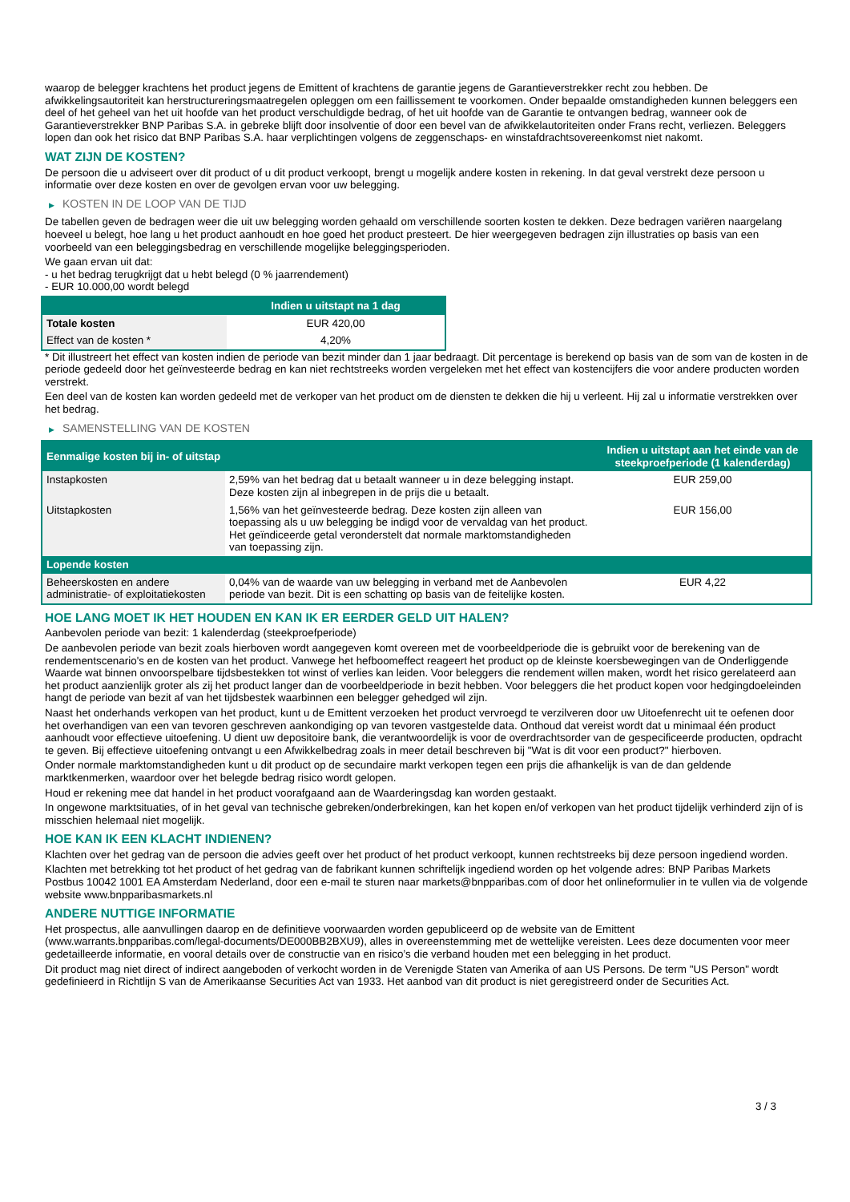waarop de belegger krachtens het product jegens de Emittent of krachtens de garantie jegens de Garantieverstrekker recht zou hebben. De afwikkelingsautoriteit kan herstructureringsmaatregelen opleggen om een faillissement te voorkomen. Onder bepaalde omstandigheden kunnen beleggers een deel of het geheel van het uit hoofde van het product verschuldigde bedrag, of het uit hoofde van de Garantie te ontvangen bedrag, wanneer ook de Garantieverstrekker BNP Paribas S.A. in gebreke blijft door insolventie of door een bevel van de afwikkelautoriteiten onder Frans recht, verliezen. Beleggers lopen dan ook het risico dat BNP Paribas S.A. haar verplichtingen volgens de zeggenschaps- en winstafdrachtsovereenkomst niet nakomt.
WAT ZIJN DE KOSTEN?
De persoon die u adviseert over dit product of u dit product verkoopt, brengt u mogelijk andere kosten in rekening. In dat geval verstrekt deze persoon u informatie over deze kosten en over de gevolgen ervan voor uw belegging.
▶ KOSTEN IN DE LOOP VAN DE TIJD
De tabellen geven de bedragen weer die uit uw belegging worden gehaald om verschillende soorten kosten te dekken. Deze bedragen variëren naargelang hoeveel u belegt, hoe lang u het product aanhoudt en hoe goed het product presteert. De hier weergegeven bedragen zijn illustraties op basis van een voorbeeld van een beleggingsbedrag en verschillende mogelijke beleggingsperioden.
We gaan ervan uit dat:
- u het bedrag terugkrijgt dat u hebt belegd (0 % jaarrendement)
- EUR 10.000,00 wordt belegd
| | Indien u uitstapt na 1 dag |
| --- | --- |
| Totale kosten | EUR 420,00 |
| Effect van de kosten * | 4,20% |
* Dit illustreert het effect van kosten indien de periode van bezit minder dan 1 jaar bedraagt. Dit percentage is berekend op basis van de som van de kosten in de periode gedeeld door het geïnvesteerde bedrag en kan niet rechtstreeks worden vergeleken met het effect van kostencijfers die voor andere producten worden verstrekt.
Een deel van de kosten kan worden gedeeld met de verkoper van het product om de diensten te dekken die hij u verleent. Hij zal u informatie verstrekken over het bedrag.
▶ SAMENSTELLING VAN DE KOSTEN
| Eenmalige kosten bij in- of uitstap | | Indien u uitstapt aan het einde van de steekproefperiode (1 kalenderdag) |
| --- | --- | --- |
| Instapkosten | 2,59% van het bedrag dat u betaalt wanneer u in deze belegging instapt. Deze kosten zijn al inbegrepen in de prijs die u betaalt. | EUR 259,00 |
| Uitstapkosten | 1,56% van het geïnvesteerde bedrag. Deze kosten zijn alleen van toepassing als u uw belegging be indigd voor de vervaldag van het product. Het geïndiceerde getal veronderstelt dat normale marktomstandigheden van toepassing zijn. | EUR 156,00 |
| Lopende kosten | | |
| Beheerskosten en andere administratie- of exploitatiekosten | 0,04% van de waarde van uw belegging in verband met de Aanbevolen periode van bezit. Dit is een schatting op basis van de feitelijke kosten. | EUR 4,22 |
HOE LANG MOET IK HET HOUDEN EN KAN IK ER EERDER GELD UIT HALEN?
Aanbevolen periode van bezit: 1 kalenderdag (steekproefperiode)
De aanbevolen periode van bezit zoals hierboven wordt aangegeven komt overeen met de voorbeeldperiode die is gebruikt voor de berekening van de rendementscenario's en de kosten van het product. Vanwege het hefboomeffect reageert het product op de kleinste koersbewegingen van de Onderliggende Waarde wat binnen onvoorspelbare tijdsbestekken tot winst of verlies kan leiden. Voor beleggers die rendement willen maken, wordt het risico gerelateerd aan het product aanzienlijk groter als zij het product langer dan de voorbeeldperiode in bezit hebben. Voor beleggers die het product kopen voor hedgingdoeleinden hangt de periode van bezit af van het tijdsbestek waarbinnen een belegger gehedged wil zijn.
Naast het onderhands verkopen van het product, kunt u de Emittent verzoeken het product vervroegd te verzilveren door uw Uitoefenrecht uit te oefenen door het overhandigen van een van tevoren geschreven aankondiging op van tevoren vastgestelde data. Onthoud dat vereist wordt dat u minimaal één product aanhoudt voor effectieve uitoefening. U dient uw depositoire bank, die verantwoordelijk is voor de overdrachtsorder van de gespecificeerde producten, opdracht te geven. Bij effectieve uitoefening ontvangt u een Afwikkelbedrag zoals in meer detail beschreven bij "Wat is dit voor een product?" hierboven.
Onder normale marktomstandigheden kunt u dit product op de secundaire markt verkopen tegen een prijs die afhankelijk is van de dan geldende marktkenmerken, waardoor over het belegde bedrag risico wordt gelopen.
Houd er rekening mee dat handel in het product voorafgaand aan de Waarderingsdag kan worden gestaakt.
In ongewone marktsituaties, of in het geval van technische gebreken/onderbrekingen, kan het kopen en/of verkopen van het product tijdelijk verhinderd zijn of is misschien helemaal niet mogelijk.
HOE KAN IK EEN KLACHT INDIENEN?
Klachten over het gedrag van de persoon die advies geeft over het product of het product verkoopt, kunnen rechtstreeks bij deze persoon ingediend worden.
Klachten met betrekking tot het product of het gedrag van de fabrikant kunnen schriftelijk ingediend worden op het volgende adres: BNP Paribas Markets Postbus 10042 1001 EA Amsterdam Nederland, door een e-mail te sturen naar markets@bnpparibas.com of door het onlineformulier in te vullen via de volgende website www.bnpparibasmarkets.nl
ANDERE NUTTIGE INFORMATIE
Het prospectus, alle aanvullingen daarop en de definitieve voorwaarden worden gepubliceerd op de website van de Emittent (www.warrants.bnpparibas.com/legal-documents/DE000BB2BXU9), alles in overeenstemming met de wettelijke vereisten. Lees deze documenten voor meer gedetailleerde informatie, en vooral details over de constructie van en risico’s die verband houden met een belegging in het product.
Dit product mag niet direct of indirect aangeboden of verkocht worden in de Verenigde Staten van Amerika of aan US Persons. De term "US Person" wordt gedefinieerd in Richtlijn S van de Amerikaanse Securities Act van 1933. Het aanbod van dit product is niet geregistreerd onder de Securities Act.
3 / 3